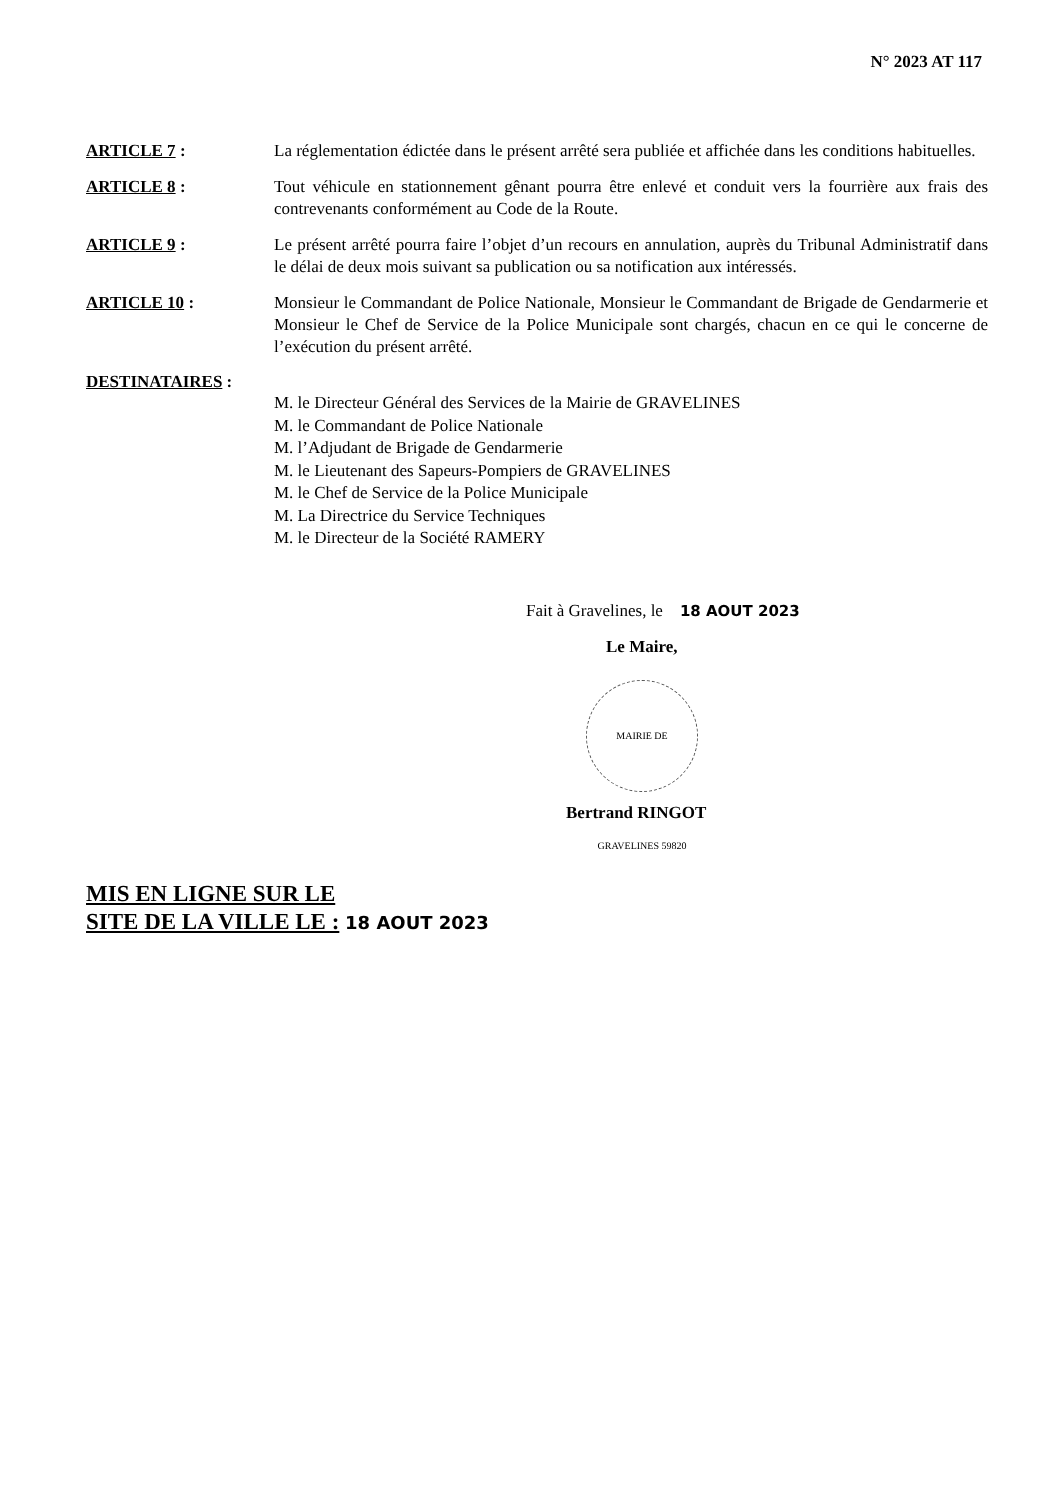N° 2023 AT 117
ARTICLE 7 : La réglementation édictée dans le présent arrêté sera publiée et affichée dans les conditions habituelles.
ARTICLE 8 : Tout véhicule en stationnement gênant pourra être enlevé et conduit vers la fourrière aux frais des contrevenants conformément au Code de la Route.
ARTICLE 9 : Le présent arrêté pourra faire l’objet d’un recours en annulation, auprès du Tribunal Administratif dans le délai de deux mois suivant sa publication ou sa notification aux intéressés.
ARTICLE 10 : Monsieur le Commandant de Police Nationale, Monsieur le Commandant de Brigade de Gendarmerie et Monsieur le Chef de Service de la Police Municipale sont chargés, chacun en ce qui le concerne de l’exécution du présent arrêté.
DESTINATAIRES :
M. le Directeur Général des Services de la Mairie de GRAVELINES
M. le Commandant de Police Nationale
M. l’Adjudant de Brigade de Gendarmerie
M. le Lieutenant des Sapeurs-Pompiers de GRAVELINES
M. le Chef de Service de la Police Municipale
M. La Directrice du Service Techniques
M. le Directeur de la Société RAMERY
Fait à Gravelines, le 18 AOUT 2023
Le Maire,
MAIRIE DE GRAVELINES 59820
Bertrand RINGOT
MIS EN LIGNE SUR LE
SITE DE LA VILLE LE : 18 AOUT 2023